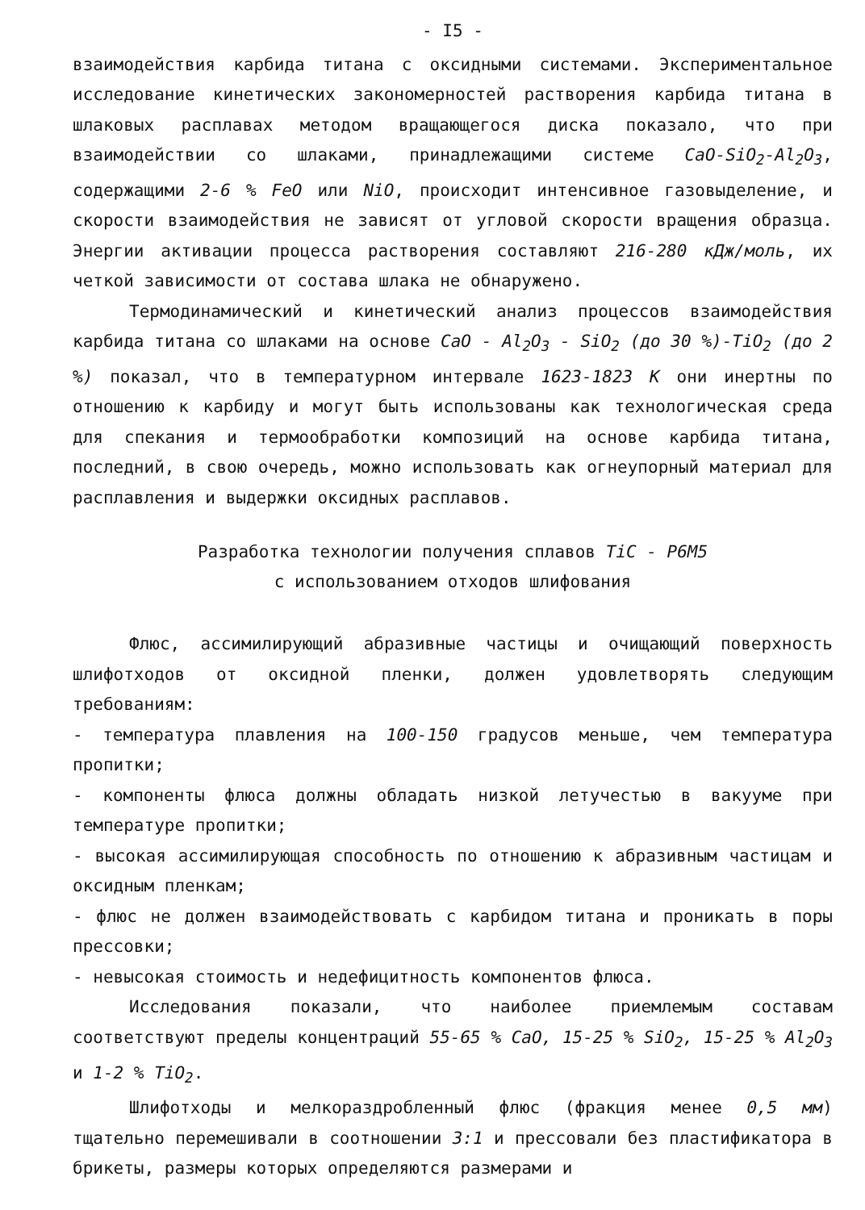- I5 -
взаимодействия карбида титана с оксидными системами. Экспериментальное исследование кинетических закономерностей растворения карбида титана в шлаковых расплавах методом вращающегося диска показало, что при взаимодействии со шлаками, принадлежащими системе CaO-SiO<sub>2</sub>-Al<sub>2</sub>O<sub>3</sub>, содержащими 2-6 % FeO или NiO, происходит интенсивное газовыделение, и скорости взаимодействия не зависят от угловой скорости вращения образца. Энергии активации процесса растворения составляют 216-280 кДж/моль, их четкой зависимости от состава шлака не обнаружено.
Термодинамический и кинетический анализ процессов взаимодействия карбида титана со шлаками на основе CaO - Al<sub>2</sub>O<sub>3</sub> - SiO<sub>2</sub> (до 30 %)-TiO<sub>2</sub> (до 2 %) показал, что в температурном интервале 1623-1823 К они инертны по отношению к карбиду и могут быть использованы как технологическая среда для спекания и термообработки композиций на основе карбида титана, последний, в свою очередь, можно использовать как огнеупорный материал для расплавления и выдержки оксидных расплавов.
Разработка технологии получения сплавов TiC - Р6М5
с использованием отходов шлифования
Флюс, ассимилирующий абразивные частицы и очищающий поверхность шлифотходов от оксидной пленки, должен удовлетворять следующим требованиям:
- температура плавления на 100-150 градусов меньше, чем температура пропитки;
- компоненты флюса должны обладать низкой летучестью в вакууме при температуре пропитки;
- высокая ассимилирующая способность по отношению к абразивным частицам и оксидным пленкам;
- флюс не должен взаимодействовать с карбидом титана и проникать в поры прессовки;
- невысокая стоимость и недефицитность компонентов флюса.
Исследования показали, что наиболее приемлемым составам соответствуют пределы концентраций 55-65 % CaO, 15-25 % SiO<sub>2</sub>, 15-25 % Al<sub>2</sub>O<sub>3</sub> и 1-2 % TiO<sub>2</sub>.
Шлифотходы и мелкораздробленный флюс (фракция менее 0,5 мм) тщательно перемешивали в соотношении 3:1 и прессовали без пластификатора в брикеты, размеры которых определяются размерами и